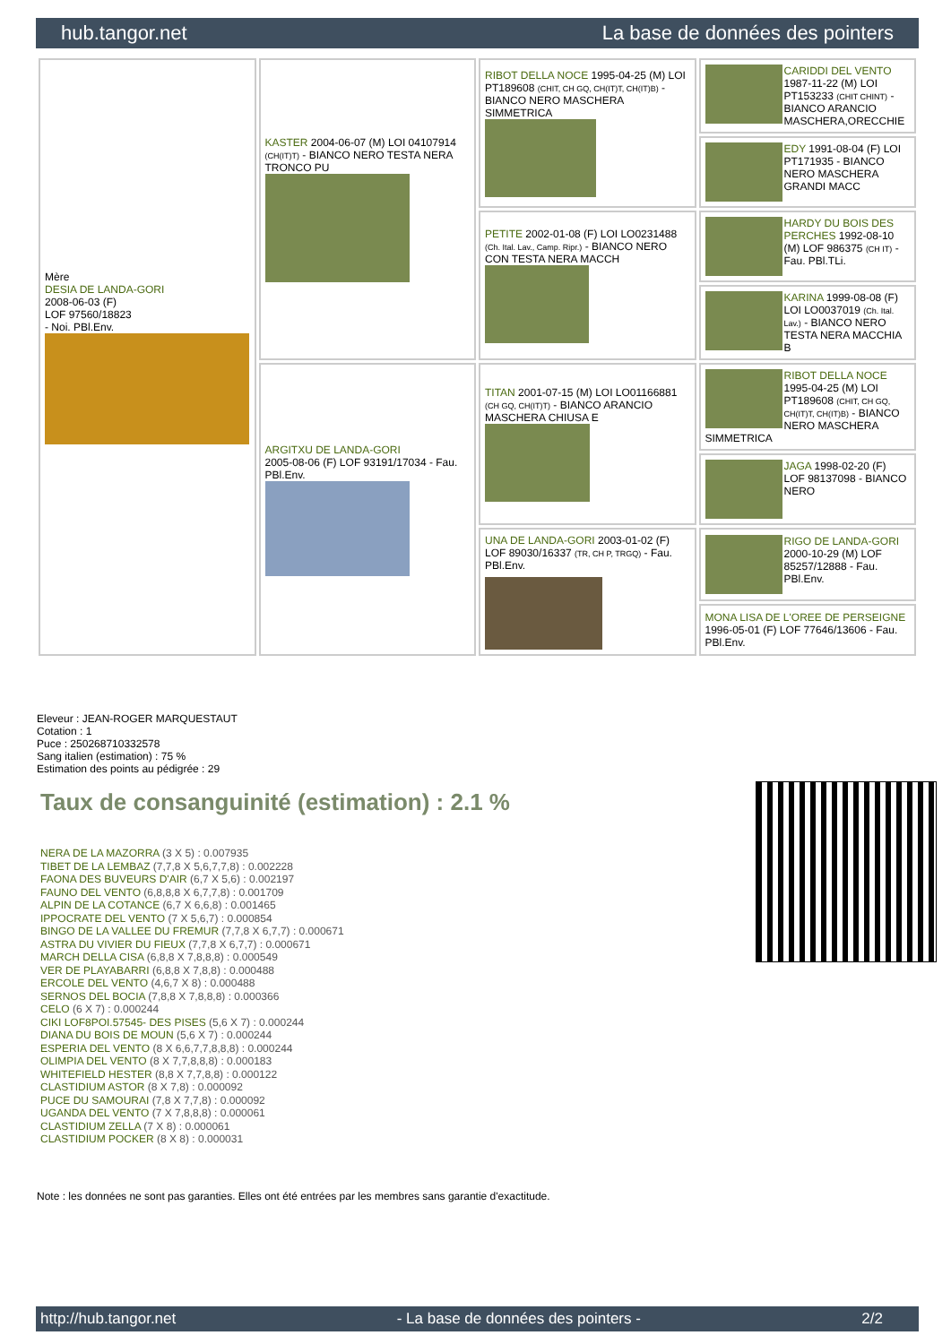hub.tangor.net La base de données des pointers
| Mère DESIA DE LANDA-GORI 2008-06-03 (F) LOF 97560/18823 - Noi. PBl.Env. | KASTER 2004-06-07 (M) LOI 04107914 (CH(IT)T) - BIANCO NERO TESTA NERA TRONCO PU | RIBOT DELLA NOCE 1995-04-25 (M) LOI PT189608 (CHIT, CH GQ, CH(IT)T, CH(IT)B) - BIANCO NERO MASCHERA SIMMETRICA | CARIDDI DEL VENTO 1987-11-22 (M) LOI PT153233 (CHIT CHINT) - BIANCO ARANCIO MASCHERA,ORECCHIE |
| | | | EDY 1991-08-04 (F) LOI PT171935 - BIANCO NERO MASCHERA GRANDI MACC |
| | | PETITE 2002-01-08 (F) LOI LO0231488 (Ch. Ital. Lav., Camp. Ripr.) - BIANCO NERO CON TESTA NERA MACCH | HARDY DU BOIS DES PERCHES 1992-08-10 (M) LOF 986375 (CH IT) - Fau. PBl.TLi. |
| | | | KARINA 1999-08-08 (F) LOI LO0037019 (Ch. Ital. Lav.) - BIANCO NERO TESTA NERA MACCHIA B |
| | ARGITXU DE LANDA-GORI 2005-08-06 (F) LOF 93191/17034 - Fau. PBl.Env. | TITAN 2001-07-15 (M) LOI LO01166881 (CH GQ, CH(IT)T) - BIANCO ARANCIO MASCHERA CHIUSA E | RIBOT DELLA NOCE 1995-04-25 (M) LOI PT189608 (CHIT, CH GQ, CH(IT)T, CH(IT)B) - BIANCO NERO MASCHERA SIMMETRICA |
| | | | JAGA 1998-02-20 (F) LOF 98137098 - BIANCO NERO |
| | | UNA DE LANDA-GORI 2003-01-02 (F) LOF 89030/16337 (TR, CH P, TRGQ) - Fau. PBl.Env. | RIGO DE LANDA-GORI 2000-10-29 (M) LOF 85257/12888 - Fau. PBl.Env. |
| | | | MONA LISA DE L'OREE DE PERSEIGNE 1996-05-01 (F) LOF 77646/13606 - Fau. PBl.Env. |
Eleveur : JEAN-ROGER MARQUESTAUT
Cotation : 1
Puce : 250268710332578
Sang italien (estimation) : 75 %
Estimation des points au pédigrée : 29
Taux de consanguinité (estimation) : 2.1 %
NERA DE LA MAZORRA (3 X 5) : 0.007935
TIBET DE LA LEMBAZ (7,7,8 X 5,6,7,7,8) : 0.002228
FAONA DES BUVEURS D'AIR (6,7 X 5,6) : 0.002197
FAUNO DEL VENTO (6,8,8,8 X 6,7,7,8) : 0.001709
ALPIN DE LA COTANCE (6,7 X 6,6,8) : 0.001465
IPPOCRATE DEL VENTO (7 X 5,6,7) : 0.000854
BINGO DE LA VALLEE DU FREMUR (7,7,8 X 6,7,7) : 0.000671
ASTRA DU VIVIER DU FIEUX (7,7,8 X 6,7,7) : 0.000671
MARCH DELLA CISA (6,8,8 X 7,8,8,8) : 0.000549
VER DE PLAYABARRI (6,8,8 X 7,8,8) : 0.000488
ERCOLE DEL VENTO (4,6,7 X 8) : 0.000488
SERNOS DEL BOCIA (7,8,8 X 7,8,8,8) : 0.000366
CELO (6 X 7) : 0.000244
CIKI LOF8POI.57545- DES PISES (5,6 X 7) : 0.000244
DIANA DU BOIS DE MOUN (5,6 X 7) : 0.000244
ESPERIA DEL VENTO (8 X 6,6,7,7,8,8,8) : 0.000244
OLIMPIA DEL VENTO (8 X 7,7,8,8,8) : 0.000183
WHITEFIELD HESTER (8,8 X 7,7,8,8) : 0.000122
CLASTIDIUM ASTOR (8 X 7,8) : 0.000092
PUCE DU SAMOURAI (7,8 X 7,7,8) : 0.000092
UGANDA DEL VENTO (7 X 7,8,8,8) : 0.000061
CLASTIDIUM ZELLA (7 X 8) : 0.000061
CLASTIDIUM POCKER (8 X 8) : 0.000031
Note : les données ne sont pas garanties. Elles ont été entrées par les membres sans garantie d'exactitude.
http://hub.tangor.net - La base de données des pointers - 2/2